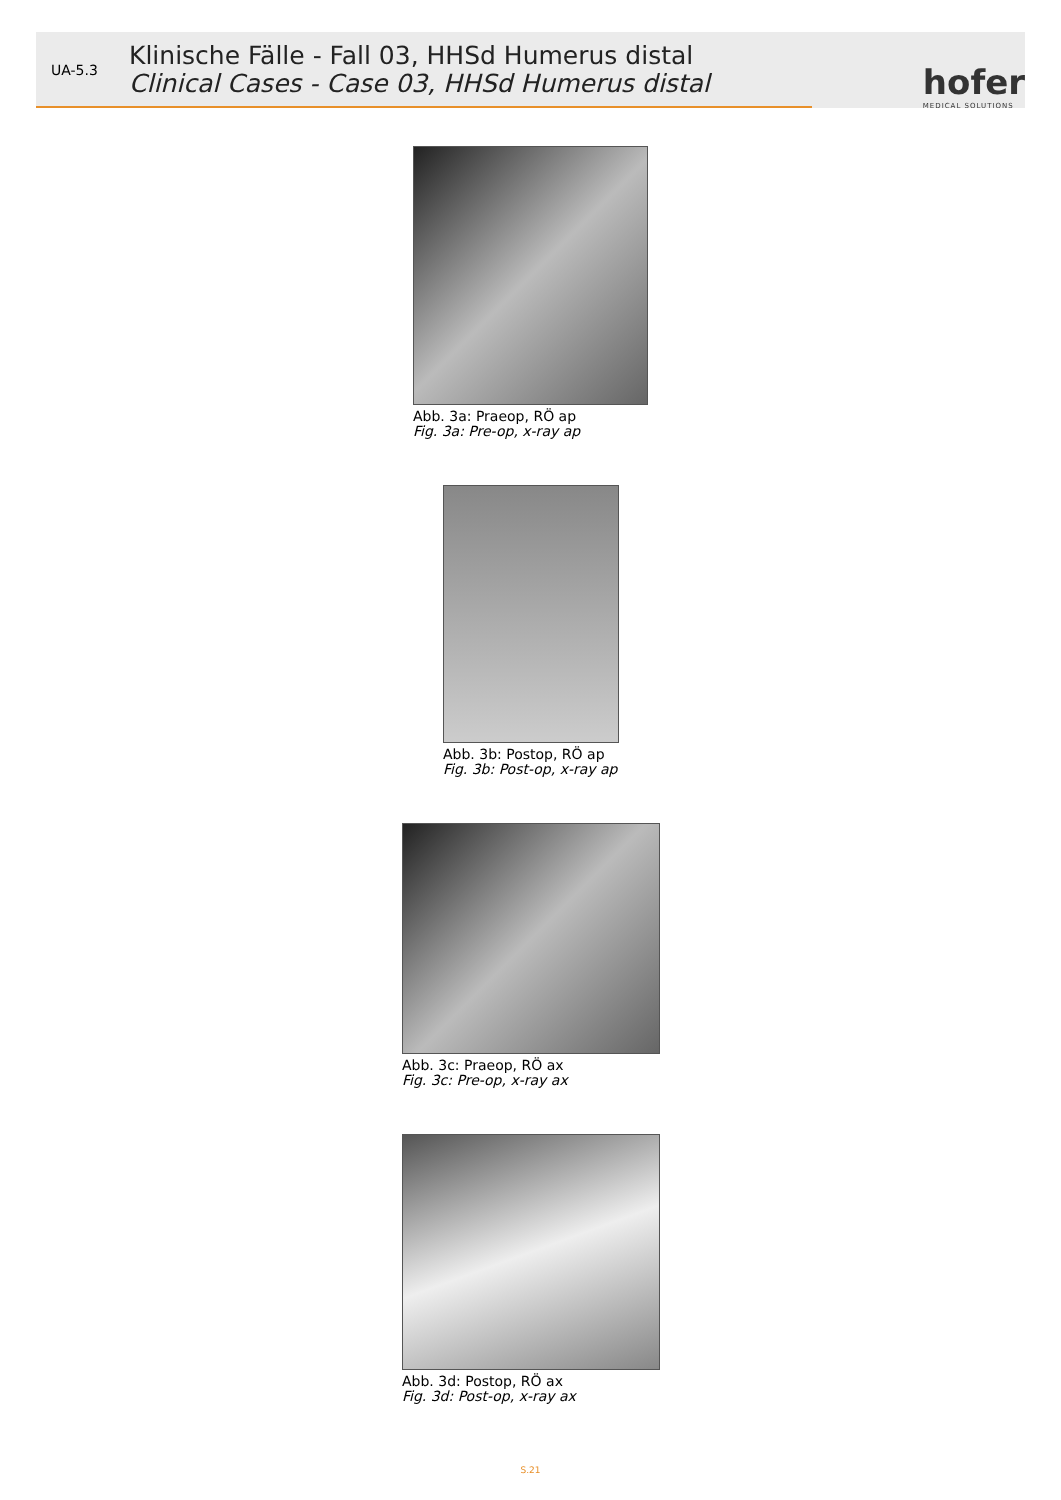UA-5.3
Klinische Fälle - Fall 03, HHSd Humerus distal
Clinical Cases - Case 03, HHSd Humerus distal
hofer
MEDICAL SOLUTIONS
Abb. 3a: Praeop, RÖ ap
Fig. 3a: Pre-op, x-ray ap
Abb. 3b: Postop, RÖ ap
Fig. 3b: Post-op, x-ray ap
Abb. 3c: Praeop, RÖ ax
Fig. 3c: Pre-op, x-ray ax
Abb. 3d: Postop, RÖ ax
Fig. 3d: Post-op, x-ray ax
S.21